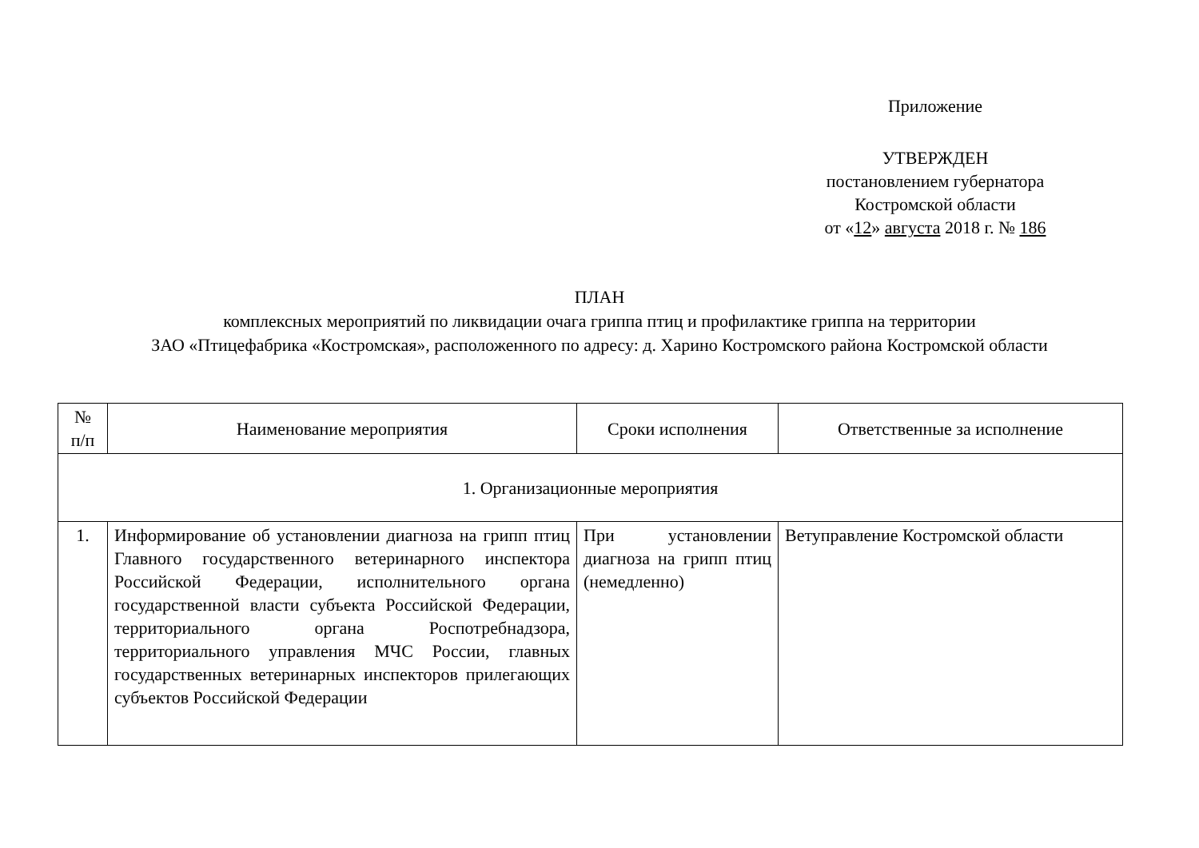Приложение
УТВЕРЖДЕН
постановлением губернатора
Костромской области
от «12» августа 2018 г. № 186
ПЛАН
комплексных мероприятий по ликвидации очага гриппа птиц и профилактике гриппа на территории
ЗАО «Птицефабрика «Костромская», расположенного по адресу: д. Харино Костромского района Костромской области
| № п/п | Наименование мероприятия | Сроки исполнения | Ответственные за исполнение |
| --- | --- | --- | --- |
| 1. Организационные мероприятия | | | |
| 1. | Информирование об установлении диагноза на грипп птиц Главного государственного ветеринарного инспектора Российской Федерации, исполнительного органа государственной власти субъекта Российской Федерации, территориального органа Роспотребнадзора, территориального управления МЧС России, главных государственных ветеринарных инспекторов прилегающих субъектов Российской Федерации | При установлении диагноза на грипп птиц (немедленно) | Ветуправление Костромской области |